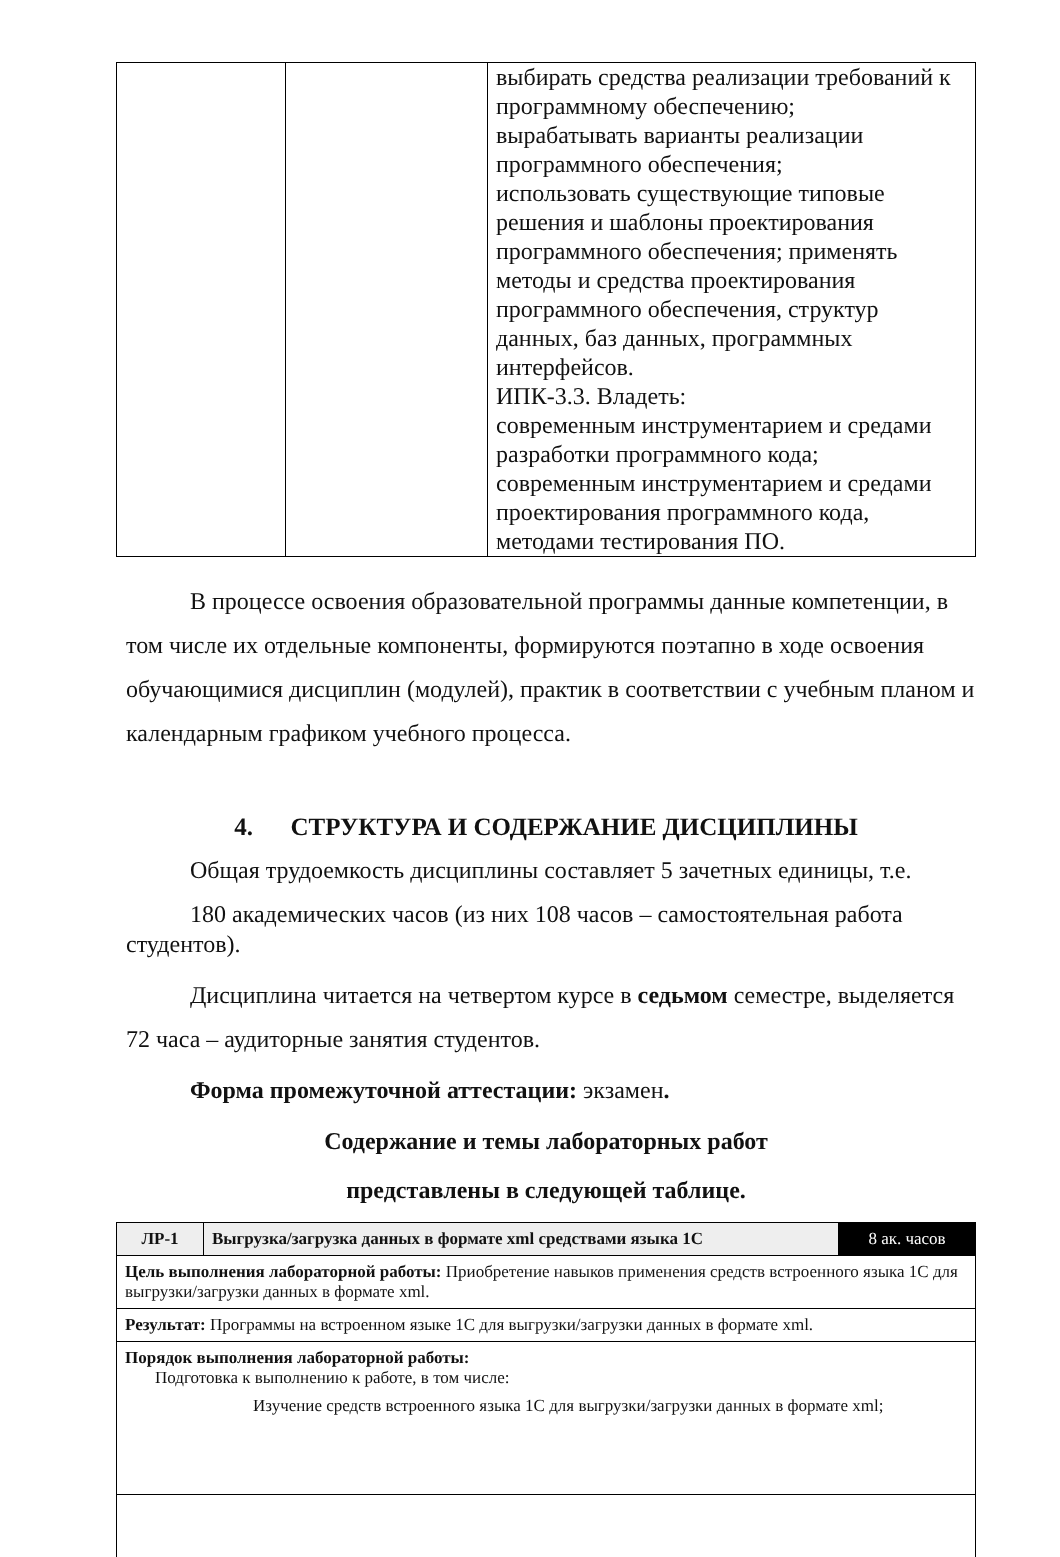| | | выбирать средства реализации требований к программному обеспечению; вырабатывать варианты реализации программного обеспечения; использовать существующие типовые решения и шаблоны проектирования программного обеспечения; применять методы и средства проектирования программного обеспечения, структур данных, баз данных, программных интерфейсов. ИПК-3.3. Владеть: современным инструментарием и средами разработки программного кода; современным инструментарием и средами проектирования программного кода, методами тестирования ПО. |
В процессе освоения образовательной программы данные компетенции, в том числе их отдельные компоненты, формируются поэтапно в ходе освоения обучающимися дисциплин (модулей), практик в соответствии с учебным планом и календарным графиком учебного процесса.
4. СТРУКТУРА И СОДЕРЖАНИЕ ДИСЦИПЛИНЫ
Общая трудоемкость дисциплины составляет 5 зачетных единицы, т.е.
180 академических часов (из них 108 часов – самостоятельная работа студентов).
Дисциплина читается на четвертом курсе в седьмом семестре, выделяется 72 часа – аудиторные занятия студентов.
Форма промежуточной аттестации: экзамен.
Содержание и темы лабораторных работ
представлены в следующей таблице.
| ЛР-1 | Выгрузка/загрузка данных в формате xml средствами языка 1С | 8 ак. часов |
| Цель выполнения лабораторной работы: Приобретение навыков применения средств встроенного языка 1С для выгрузки/загрузки данных в формате xml. | | |
| Результат: Программы на встроенном языке 1С для выгрузки/загрузки данных в формате xml. | | |
| Порядок выполнения лабораторной работы: Подготовка к выполнению к работе, в том числе: Изучение средств встроенного языка 1С для выгрузки/загрузки данных в формате xml; | | |